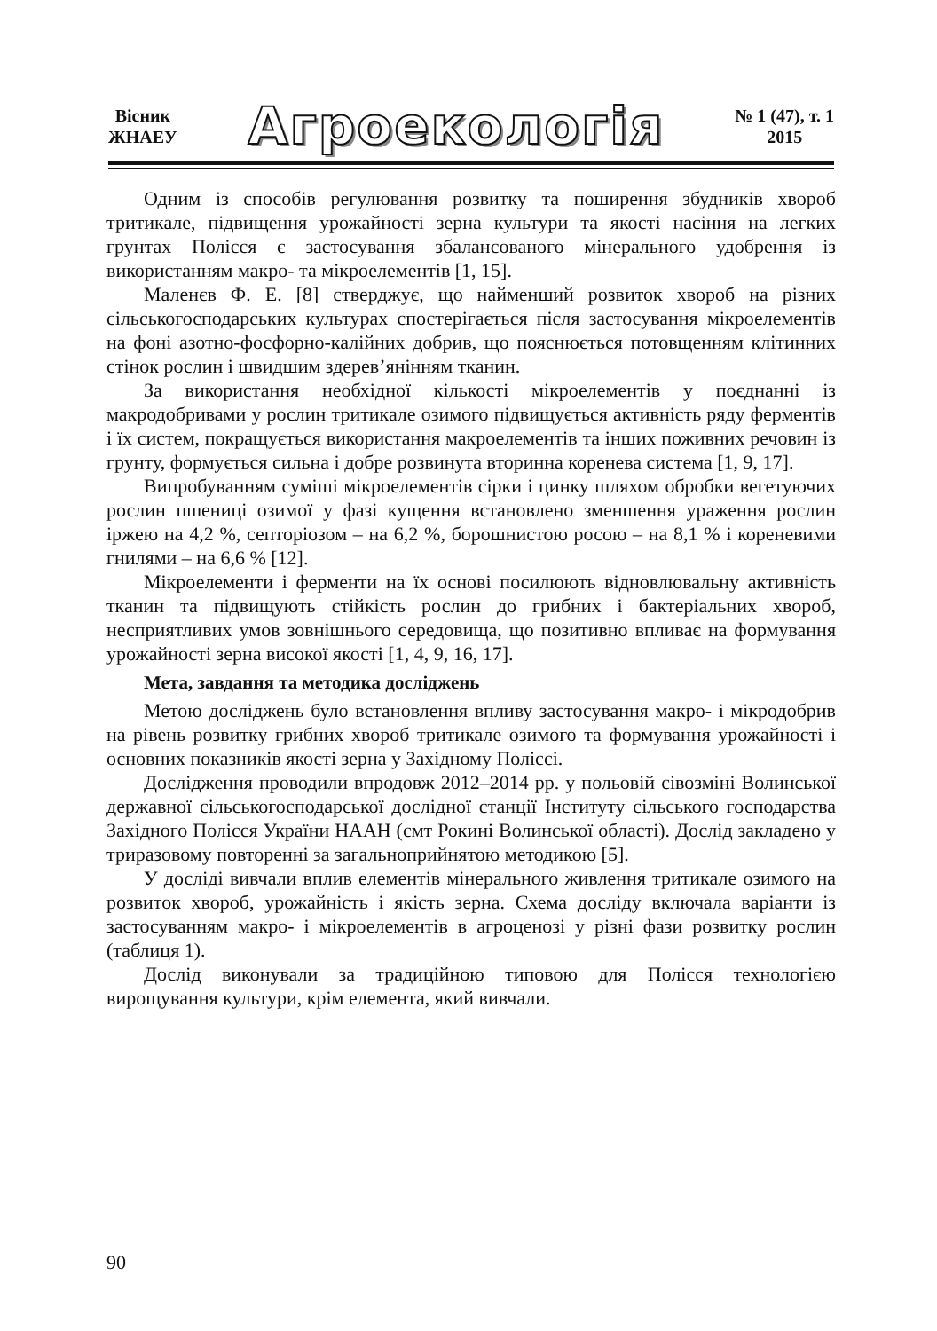Вісник
ЖНАЕУ
Агроекологія
№ 1 (47), т. 1
2015
Одним із способів регулювання розвитку та поширення збудників хвороб тритикале, підвищення урожайності зерна культури та якості насіння на легких грунтах Полісся є застосування збалансованого мінерального удобрення із використанням макро- та мікроелементів [1, 15].
Маленєв Ф. Е. [8] стверджує, що найменший розвиток хвороб на різних сільськогосподарських культурах спостерігається після застосування мікроелементів на фоні азотно-фосфорно-калійних добрив, що пояснюється потовщенням клітинних стінок рослин і швидшим здерев’янінням тканин.
За використання необхідної кількості мікроелементів у поєднанні із макродобривами у рослин тритикале озимого підвищується активність ряду ферментів і їх систем, покращується використання макроелементів та інших поживних речовин із грунту, формується сильна і добре розвинута вторинна коренева система [1, 9, 17].
Випробуванням суміші мікроелементів сірки і цинку шляхом обробки вегетуючих рослин пшениці озимої у фазі кущення встановлено зменшення ураження рослин іржею на 4,2 %, септоріозом – на 6,2 %, борошнистою росою – на 8,1 % і кореневими гнилями – на 6,6 % [12].
Мікроелементи і ферменти на їх основі посилюють відновлювальну активність тканин та підвищують стійкість рослин до грибних і бактеріальних хвороб, несприятливих умов зовнішнього середовища, що позитивно впливає на формування урожайності зерна високої якості [1, 4, 9, 16, 17].
Мета, завдання та методика досліджень
Метою досліджень було встановлення впливу застосування макро- і мікродобрив на рівень розвитку грибних хвороб тритикале озимого та формування урожайності і основних показників якості зерна у Західному Поліссі.
Дослідження проводили впродовж 2012–2014 рр. у польовій сівозміні Волинської державної сільськогосподарської дослідної станції Інституту сільського господарства Західного Полісся України НААН (смт Рокині Волинської області). Дослід закладено у триразовому повторенні за загальноприйнятою методикою [5].
У досліді вивчали вплив елементів мінерального живлення тритикале озимого на розвиток хвороб, урожайність і якість зерна. Схема досліду включала варіанти із застосуванням макро- і мікроелементів в агроценозі у різні фази розвитку рослин (таблиця 1).
Дослід виконували за традиційною типовою для Полісся технологією вирощування культури, крім елемента, який вивчали.
90